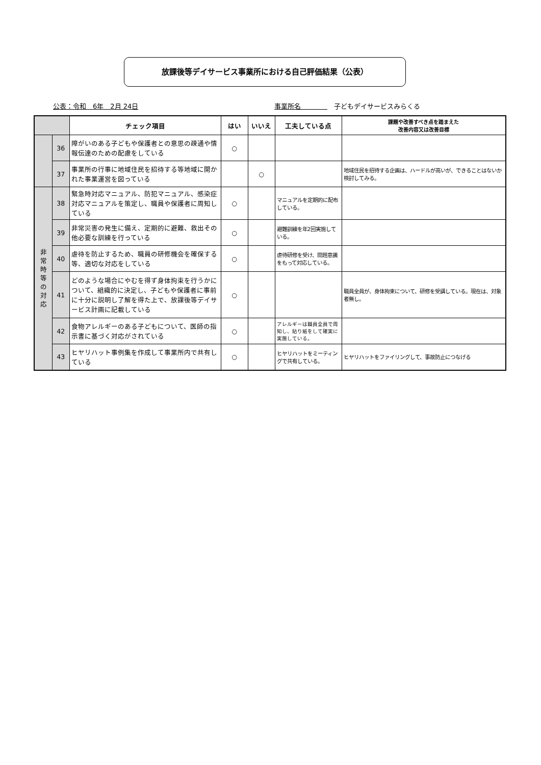放課後等デイサービス事業所における自己評価結果（公表）
公表：令和　6年　2月 24日 事業所名　　　　　子どもデイサービスみらくる
| | | チェック項目 | はい | いいえ | 工夫している点 | 課題や改善すべき点を踏まえた 改善内容又は改善目標 |
| --- | --- | --- | --- | --- | --- | --- |
| | 36 | 障がいのある子どもや保護者との意思の疎通や情報伝達のための配慮をしている | ○ | | | |
| | 37 | 事業所の行事に地域住民を招待する等地域に開かれた事業運営を図っている | | ○ | | 地域住民を招待する企画は、ハードルが高いが、できることはないか検討してみる。 |
| 非 常 時 等 の 対 応 | 38 | 緊急時対応マニュアル、防犯マニュアル、感染症対応マニュアルを策定し、職員や保護者に周知している | ○ | | マニュアルを定期的に配布している。 | |
| | 39 | 非常災害の発生に備え、定期的に避難、救出その他必要な訓練を行っている | ○ | | 避難訓練を年2回実施している。 | |
| | 40 | 虐待を防止するため、職員の研修機会を確保する等、適切な対応をしている | ○ | | 虐待研修を受け、問題意識をもって対応している。 | |
| | 41 | どのような場合にやむを得ず身体拘束を行うかについて、組織的に決定し、子どもや保護者に事前に十分に説明し了解を得た上で、放課後等デイサービス計画に記載している | ○ | | | 職員全員が、身体拘束について、研修を受講している。現在は、対象者無し。 |
| | 42 | 食物アレルギーのある子どもについて、医師の指示書に基づく対応がされている | ○ | | アレルギーは職員全員で周知し、貼り紙をして確実に実施している。 | |
| | 43 | ヒヤリハット事例集を作成して事業所内で共有している | ○ | | ヒヤリハットをミーティングで共有している。 | ヒヤリハットをファイリングして、事故防止につなげる |